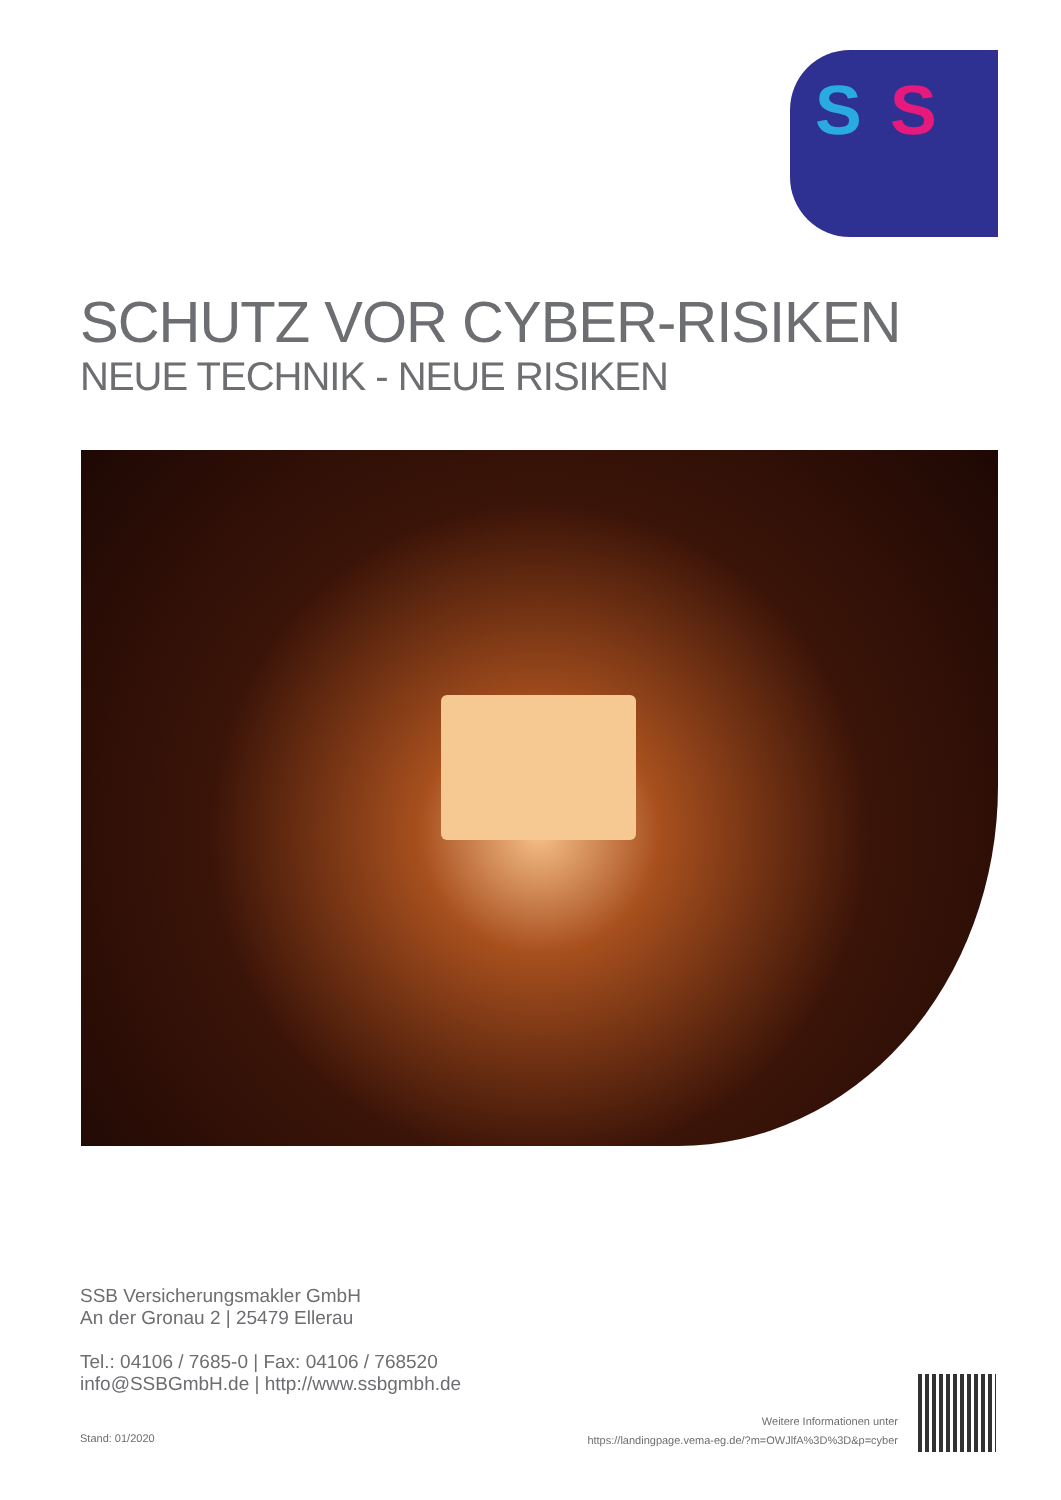S S
SCHUTZ VOR CYBER-RISIKEN
NEUE TECHNIK - NEUE RISIKEN
SSB Versicherungsmakler GmbH
An der Gronau 2 | 25479 Ellerau
Tel.: 04106 / 7685-0 | Fax: 04106 / 768520
info@SSBGmbH.de | http://www.ssbgmbh.de
Stand: 01/2020
Weitere Informationen unter
https://landingpage.vema-eg.de/?m=OWJlfA%3D%3D&p=cyber